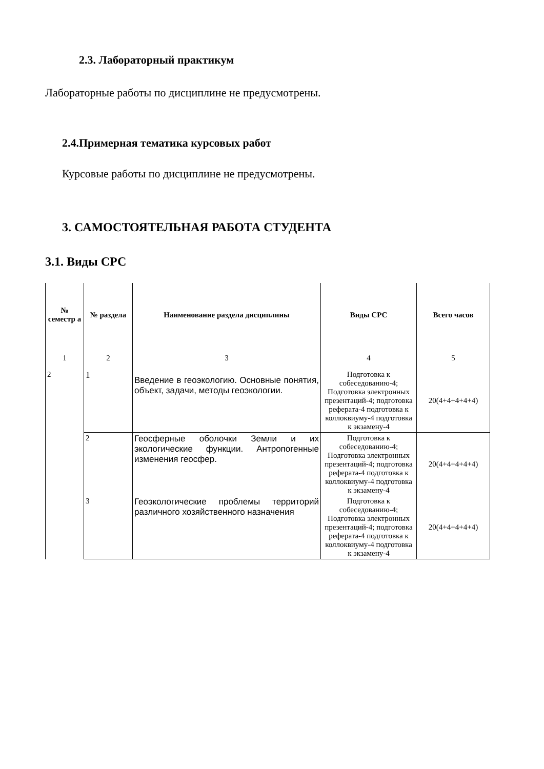2.3. Лабораторный практикум
Лабораторные работы по дисциплине не предусмотрены.
2.4.Примерная тематика курсовых работ
Курсовые работы по дисциплине не предусмотрены.
3. САМОСТОЯТЕЛЬНАЯ РАБОТА СТУДЕНТА
3.1. Виды СРС
| № семестр а | № раздела | Наименование раздела дисциплины | Виды СРС | Всего часов |
| --- | --- | --- | --- | --- |
| 1 | 2 | 3 | 4 | 5 |
| 2 | 1 | Введение в геоэкологию. Основные понятия, объект, задачи, методы геоэкологии. | Подготовка к собеседованию-4; Подготовка электронных презентаций-4; подготовка реферата-4 подготовка к коллоквиуму-4 подготовка к экзамену-4 | 20(4+4+4+4+4) |
| | 2 | Геосферные оболочки Земли и их экологические функции. Антропогенные изменения геосфер. | Подготовка к собеседованию-4; Подготовка электронных презентаций-4; подготовка реферата-4 подготовка к коллоквиуму-4 подготовка к экзамену-4 | 20(4+4+4+4+4) |
| | 3 | Геоэкологические проблемы территорий различного хозяйственного назначения | Подготовка к собеседованию-4; Подготовка электронных презентаций-4; подготовка реферата-4 подготовка к коллоквиуму-4 подготовка к экзамену-4 | 20(4+4+4+4+4) |